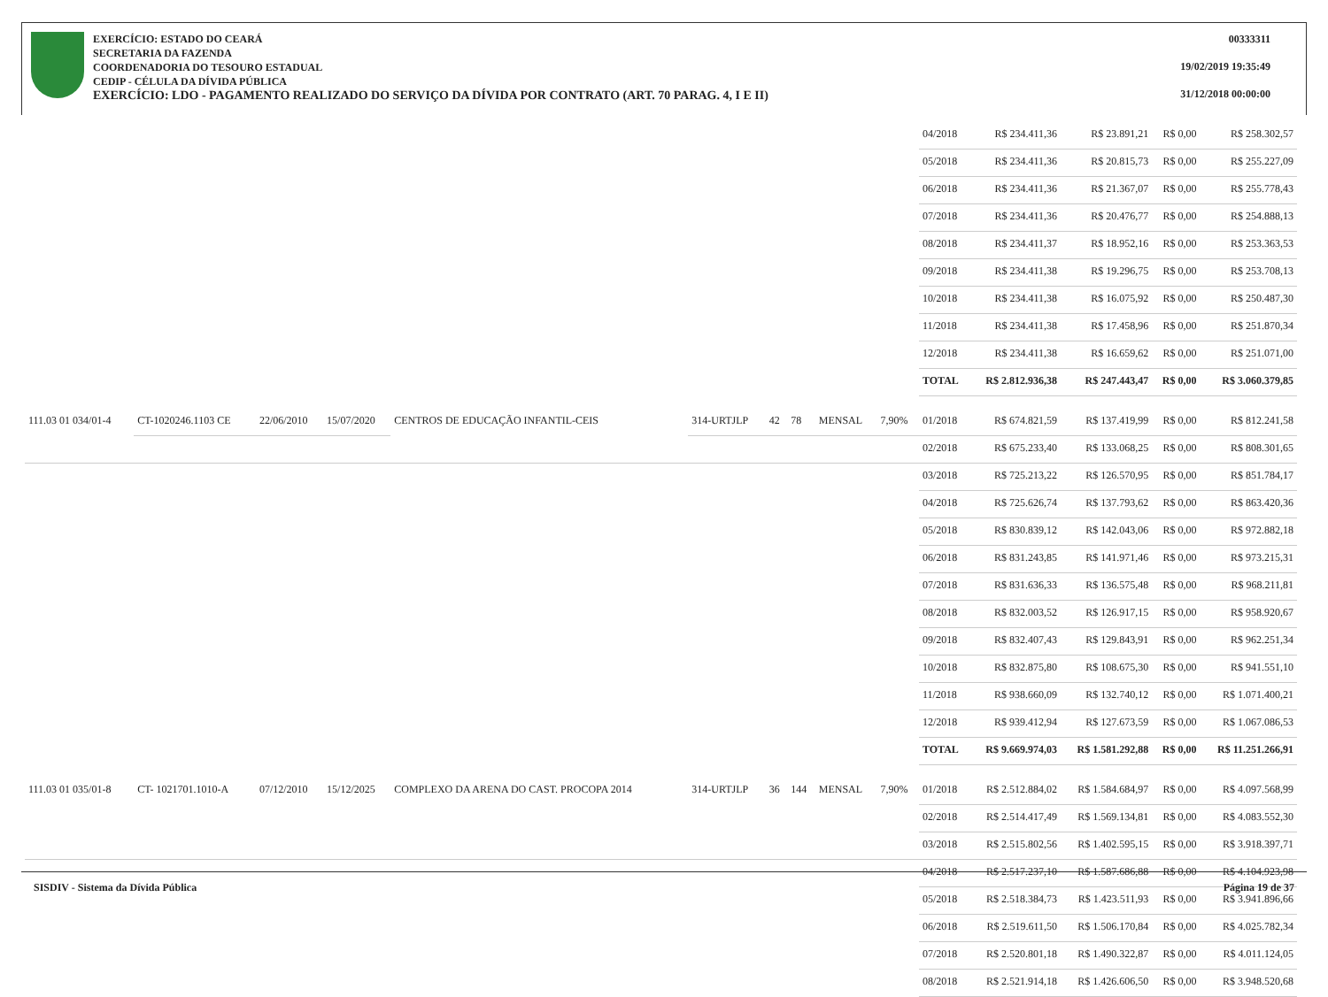EXERCÍCIO: ESTADO DO CEARÁ
SECRETARIA DA FAZENDA
COORDENADORIA DO TESOURO ESTADUAL
CEDIP - CÉLULA DA DÍVIDA PÚBLICA
EXERCÍCIO: LDO - PAGAMENTO REALIZADO DO SERVIÇO DA DÍVIDA POR CONTRATO (ART. 70 PARAG. 4, I E II)
00333311
19/02/2019 19:35:49
31/12/2018 00:00:00
| | | | | | | | | | | 04/2018 | R$ 234.411,36 | R$ 23.891,21 | R$ 0,00 | R$ 258.302,57 |
| | | | | | | | | | | 05/2018 | R$ 234.411,36 | R$ 20.815,73 | R$ 0,00 | R$ 255.227,09 |
| | | | | | | | | | | 06/2018 | R$ 234.411,36 | R$ 21.367,07 | R$ 0,00 | R$ 255.778,43 |
| | | | | | | | | | | 07/2018 | R$ 234.411,36 | R$ 20.476,77 | R$ 0,00 | R$ 254.888,13 |
| | | | | | | | | | | 08/2018 | R$ 234.411,37 | R$ 18.952,16 | R$ 0,00 | R$ 253.363,53 |
| | | | | | | | | | | 09/2018 | R$ 234.411,38 | R$ 19.296,75 | R$ 0,00 | R$ 253.708,13 |
| | | | | | | | | | | 10/2018 | R$ 234.411,38 | R$ 16.075,92 | R$ 0,00 | R$ 250.487,30 |
| | | | | | | | | | | 11/2018 | R$ 234.411,38 | R$ 17.458,96 | R$ 0,00 | R$ 251.870,34 |
| | | | | | | | | | | 12/2018 | R$ 234.411,38 | R$ 16.659,62 | R$ 0,00 | R$ 251.071,00 |
| | | | | | | | | | | TOTAL | R$ 2.812.936,38 | R$ 247.443,47 | R$ 0,00 | R$ 3.060.379,85 |
| 111.03 01 034/01-4 | CT-1020246.1103 CE | 22/06/2010 | 15/07/2020 | CENTROS DE EDUCAÇÃO INFANTIL-CEIS | 314-URTJLP | 42 | 78 | MENSAL | 7,90% | 01/2018 | R$ 674.821,59 | R$ 137.419,99 | R$ 0,00 | R$ 812.241,58 |
| | | | | | | | | | | 02/2018 | R$ 675.233,40 | R$ 133.068,25 | R$ 0,00 | R$ 808.301,65 |
| | | | | | | | | | | 03/2018 | R$ 725.213,22 | R$ 126.570,95 | R$ 0,00 | R$ 851.784,17 |
| | | | | | | | | | | 04/2018 | R$ 725.626,74 | R$ 137.793,62 | R$ 0,00 | R$ 863.420,36 |
| | | | | | | | | | | 05/2018 | R$ 830.839,12 | R$ 142.043,06 | R$ 0,00 | R$ 972.882,18 |
| | | | | | | | | | | 06/2018 | R$ 831.243,85 | R$ 141.971,46 | R$ 0,00 | R$ 973.215,31 |
| | | | | | | | | | | 07/2018 | R$ 831.636,33 | R$ 136.575,48 | R$ 0,00 | R$ 968.211,81 |
| | | | | | | | | | | 08/2018 | R$ 832.003,52 | R$ 126.917,15 | R$ 0,00 | R$ 958.920,67 |
| | | | | | | | | | | 09/2018 | R$ 832.407,43 | R$ 129.843,91 | R$ 0,00 | R$ 962.251,34 |
| | | | | | | | | | | 10/2018 | R$ 832.875,80 | R$ 108.675,30 | R$ 0,00 | R$ 941.551,10 |
| | | | | | | | | | | 11/2018 | R$ 938.660,09 | R$ 132.740,12 | R$ 0,00 | R$ 1.071.400,21 |
| | | | | | | | | | | 12/2018 | R$ 939.412,94 | R$ 127.673,59 | R$ 0,00 | R$ 1.067.086,53 |
| | | | | | | | | | | TOTAL | R$ 9.669.974,03 | R$ 1.581.292,88 | R$ 0,00 | R$ 11.251.266,91 |
| 111.03 01 035/01-8 | CT- 1021701.1010-A | 07/12/2010 | 15/12/2025 | COMPLEXO DA ARENA DO CAST. PROCOPA 2014 | 314-URTJLP | 36 | 144 | MENSAL | 7,90% | 01/2018 | R$ 2.512.884,02 | R$ 1.584.684,97 | R$ 0,00 | R$ 4.097.568,99 |
| | | | | | | | | | | 02/2018 | R$ 2.514.417,49 | R$ 1.569.134,81 | R$ 0,00 | R$ 4.083.552,30 |
| | | | | | | | | | | 03/2018 | R$ 2.515.802,56 | R$ 1.402.595,15 | R$ 0,00 | R$ 3.918.397,71 |
| | | | | | | | | | | 04/2018 | R$ 2.517.237,10 | R$ 1.587.686,88 | R$ 0,00 | R$ 4.104.923,98 |
| | | | | | | | | | | 05/2018 | R$ 2.518.384,73 | R$ 1.423.511,93 | R$ 0,00 | R$ 3.941.896,66 |
| | | | | | | | | | | 06/2018 | R$ 2.519.611,50 | R$ 1.506.170,84 | R$ 0,00 | R$ 4.025.782,34 |
| | | | | | | | | | | 07/2018 | R$ 2.520.801,18 | R$ 1.490.322,87 | R$ 0,00 | R$ 4.011.124,05 |
| | | | | | | | | | | 08/2018 | R$ 2.521.914,18 | R$ 1.426.606,50 | R$ 0,00 | R$ 3.948.520,68 |
SISDIV - Sistema da Dívida Pública Página 19 de 37